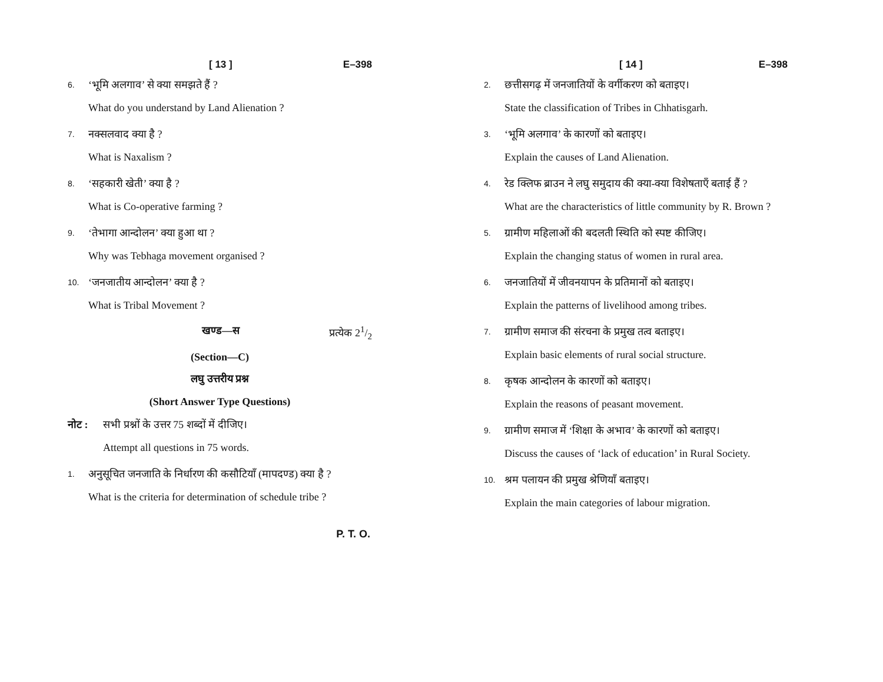[ 13 ] E–398
6. ‘भूमि अलगाव’ से क्या समझते हैं ?
What do you understand by Land Alienation ?
7. नक्सलवाद क्या है ?
What is Naxalism ?
8. ‘सहकारी खेती’ क्या है ?
What is Co-operative farming ?
9. ‘तेभागा आन्दोलन’ क्या हुआ था ?
Why was Tebhaga movement organised ?
10. ‘जनजातीय आन्दोलन’ क्या है ?
What is Tribal Movement ?
खण्ड—स प्रत्येक 21/2
(Section—C)
लघु उत्तरीय प्रश्न
(Short Answer Type Questions)
नोट : सभी प्रश्नों के उत्तर 75 शब्दों में दीजिए।
Attempt all questions in 75 words.
1. अनुसूचित जनजाति के निर्धारण की कसौटियाँ (मापदण्ड) क्या है ?
What is the criteria for determination of schedule tribe ?
P. T. O.
[ 14 ] E–398
2. छत्तीसगढ़ में जनजातियों के वर्गीकरण को बताइए।
State the classification of Tribes in Chhatisgarh.
3. ‘भूमि अलगाव’ के कारणों को बताइए।
Explain the causes of Land Alienation.
4. रेड क्लिफ ब्राउन ने लघु समुदाय की क्या-क्या विशेषताएँ बताई हैं ?
What are the characteristics of little community by R. Brown ?
5. ग्रामीण महिलाओं की बदलती स्थिति को स्पष्ट कीजिए।
Explain the changing status of women in rural area.
6. जनजातियों में जीवनयापन के प्रतिमानों को बताइए।
Explain the patterns of livelihood among tribes.
7. ग्रामीण समाज की संरचना के प्रमुख तत्व बताइए।
Explain basic elements of rural social structure.
8. कृषक आन्दोलन के कारणों को बताइए।
Explain the reasons of peasant movement.
9. ग्रामीण समाज में ‘शिक्षा के अभाव’ के कारणों को बताइए।
Discuss the causes of ‘lack of education’ in Rural Society.
10. श्रम पलायन की प्रमुख श्रेणियाँ बताइए।
Explain the main categories of labour migration.